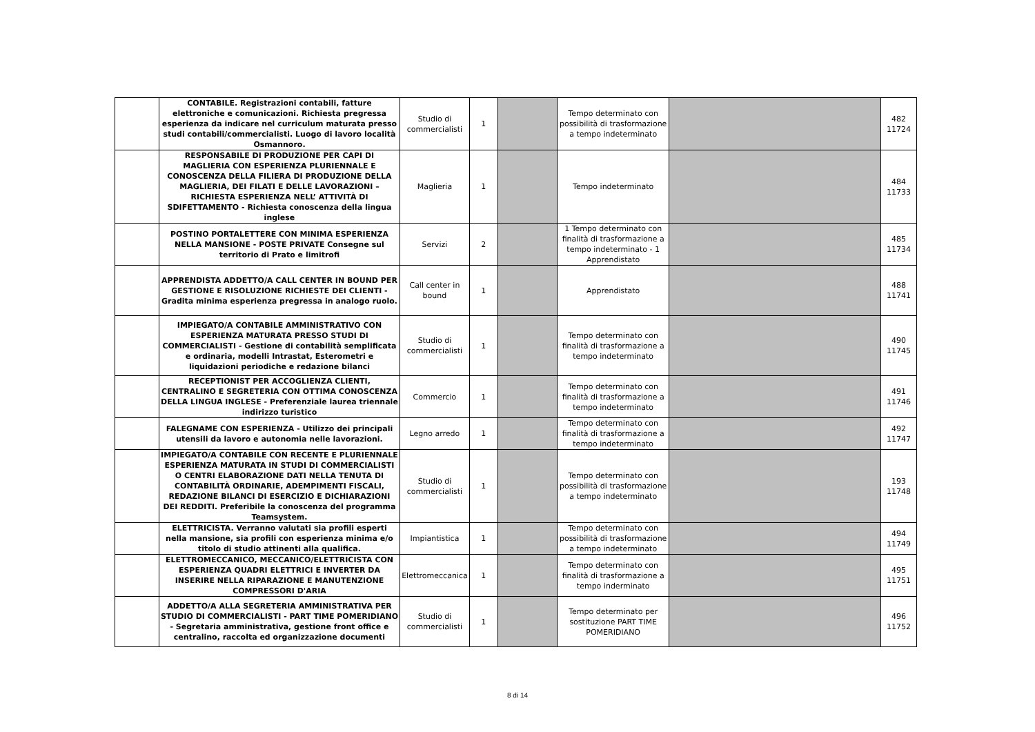| | CONTABILE. Registrazioni contabili, fatture elettroniche e comunicazioni. Richiesta pregressa esperienza da indicare nel curriculum maturata presso studi contabili/commercialisti. Luogo di lavoro località Osmannoro. | Studio di commercialisti | 1 | | Tempo determinato con possibilità di trasformazione a tempo indeterminato | | 482 11724 |
| | RESPONSABILE DI PRODUZIONE PER CAPI DI MAGLIERIA CON ESPERIENZA PLURIENNALE E CONOSCENZA DELLA FILIERA DI PRODUZIONE DELLA MAGLIERIA, DEI FILATI E DELLE LAVORAZIONI – RICHIESTA ESPERIENZA NELL’ ATTIVITÀ DI SDIFETTAMENTO - Richiesta conoscenza della lingua inglese | Maglieria | 1 | | Tempo indeterminato | | 484 11733 |
| | POSTINO PORTALETTERE CON MINIMA ESPERIENZA NELLA MANSIONE - POSTE PRIVATE Consegne sul territorio di Prato e limitrofi | Servizi | 2 | | 1 Tempo determinato con finalità di trasformazione a tempo indeterminato - 1 Apprendistato | | 485 11734 |
| | APPRENDISTA ADDETTO/A CALL CENTER IN BOUND PER GESTIONE E RISOLUZIONE RICHIESTE DEI CLIENTI - Gradita minima esperienza pregressa in analogo ruolo. | Call center in bound | 1 | | Apprendistato | | 488 11741 |
| | IMPIEGATO/A CONTABILE AMMINISTRATIVO CON ESPERIENZA MATURATA PRESSO STUDI DI COMMERCIALISTI - Gestione di contabilità semplificata e ordinaria, modelli Intrastat, Esterometri e liquidazioni periodiche e redazione bilanci | Studio di commercialisti | 1 | | Tempo determinato con finalità di trasformazione a tempo indeterminato | | 490 11745 |
| | RECEPTIONIST PER ACCOGLIENZA CLIENTI, CENTRALINO E SEGRETERIA CON OTTIMA CONOSCENZA DELLA LINGUA INGLESE - Preferenziale laurea triennale indirizzo turistico | Commercio | 1 | | Tempo determinato con finalità di trasformazione a tempo indeterminato | | 491 11746 |
| | FALEGNAME CON ESPERIENZA - Utilizzo dei principali utensili da lavoro e autonomia nelle lavorazioni. | Legno arredo | 1 | | Tempo determinato con finalità di trasformazione a tempo indeterminato | | 492 11747 |
| | IMPIEGATO/A CONTABILE CON RECENTE E PLURIENNALE ESPERIENZA MATURATA IN STUDI DI COMMERCIALISTI O CENTRI ELABORAZIONE DATI NELLA TENUTA DI CONTABILITÀ ORDINARIE, ADEMPIMENTI FISCALI, REDAZIONE BILANCI DI ESERCIZIO E DICHIARAZIONI DEI REDDITI. Preferibile la conoscenza del programma Teamsystem. | Studio di commercialisti | 1 | | Tempo determinato con possibilità di trasformazione a tempo indeterminato | | 193 11748 |
| | ELETTRICISTA. Verranno valutati sia profili esperti nella mansione, sia profili con esperienza minima e/o titolo di studio attinenti alla qualifica. | Impiantistica | 1 | | Tempo determinato con possibilità di trasformazione a tempo indeterminato | | 494 11749 |
| | ELETTROMECCANICO, MECCANICO/ELETTRICISTA CON ESPERIENZA QUADRI ELETTRICI E INVERTER DA INSERIRE NELLA RIPARAZIONE E MANUTENZIONE COMPRESSORI D'ARIA | Elettromeccanica | 1 | | Tempo determinato con finalità di trasformazione a tempo inderminato | | 495 11751 |
| | ADDETTO/A ALLA SEGRETERIA AMMINISTRATIVA PER STUDIO DI COMMERCIALISTI - PART TIME POMERIDIANO - Segretaria amministrativa, gestione front office e centralino, raccolta ed organizzazione documenti | Studio di commercialisti | 1 | | Tempo determinato per sostituzione PART TIME POMERIDIANO | | 496 11752 |
8 di 14